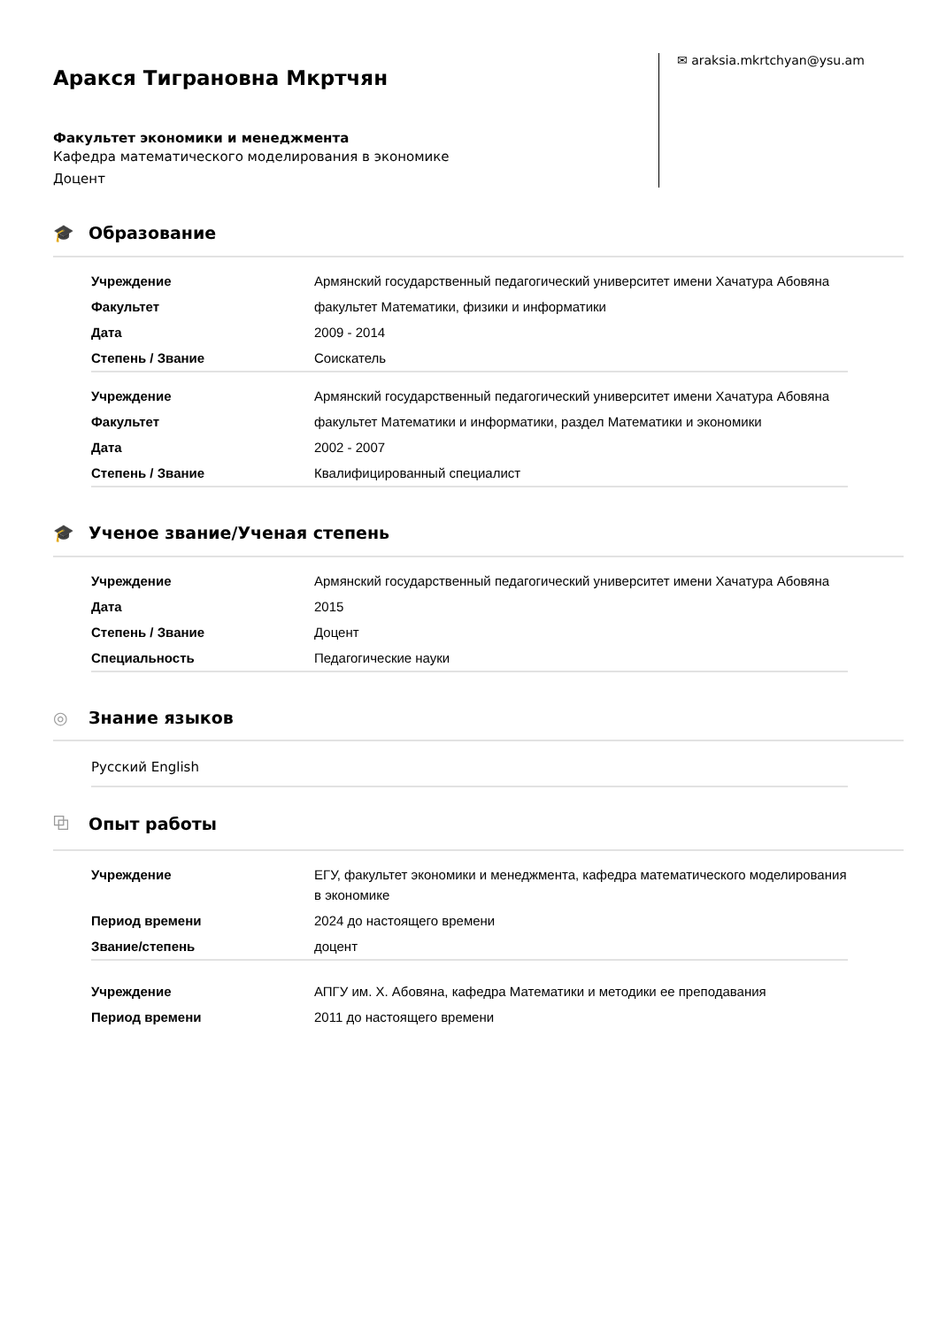Аракся Тиграновна Мкртчян
Факультет экономики и менеджмента
Кафедра математического моделирования в экономике
Доцент
✉ araksia.mkrtchyan@ysu.am
🎓 Образование
| Учреждение | Армянский государственный педагогический университет имени Хачатура Абовяна |
| Факультет | факультет Математики, физики и информатики |
| Дата | 2009 - 2014 |
| Степень / Звание | Соискатель |
| Учреждение | Армянский государственный педагогический университет имени Хачатура Абовяна |
| Факультет | факультет Математики и информатики, раздел Математики и экономики |
| Дата | 2002 - 2007 |
| Степень / Звание | Квалифицированный специалист |
🎓 Ученое звание/Ученая степень
| Учреждение | Армянский государственный педагогический университет имени Хачатура Абовяна |
| Дата | 2015 |
| Степень / Звание | Доцент |
| Специальность | Педагогические науки |
◎ Знание языков
Русский English
⧉ Опыт работы
| Учреждение | ЕГУ, факультет экономики и менеджмента, кафедра математического моделирования в экономике |
| Период времени | 2024 до настоящего времени |
| Звание/степень | доцент |
| Учреждение | АПГУ им. Х. Абовяна, кафедра Математики и методики ее преподавания |
| Период времени | 2011 до настоящего времени |